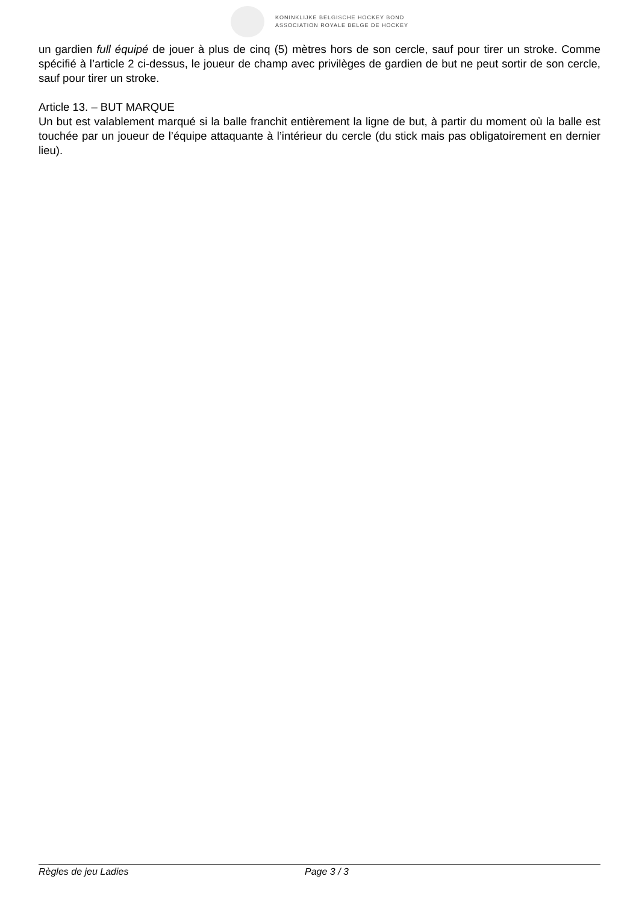KONINKLIJKE BELGISCHE HOCKEY BOND
ASSOCIATION ROYALE BELGE DE HOCKEY
un gardien full équipé de jouer à plus de cinq (5) mètres hors de son cercle, sauf pour tirer un stroke. Comme spécifié à l’article 2 ci-dessus, le joueur de champ avec privilèges de gardien de but ne peut sortir de son cercle, sauf pour tirer un stroke.
Article 13. – BUT MARQUE
Un but est valablement marqué si la balle franchit entièrement la ligne de but, à partir du moment où la balle est touchée par un joueur de l’équipe attaquante à l’intérieur du cercle (du stick mais pas obligatoirement en dernier lieu).
Règles de jeu Ladies Page 3 / 3